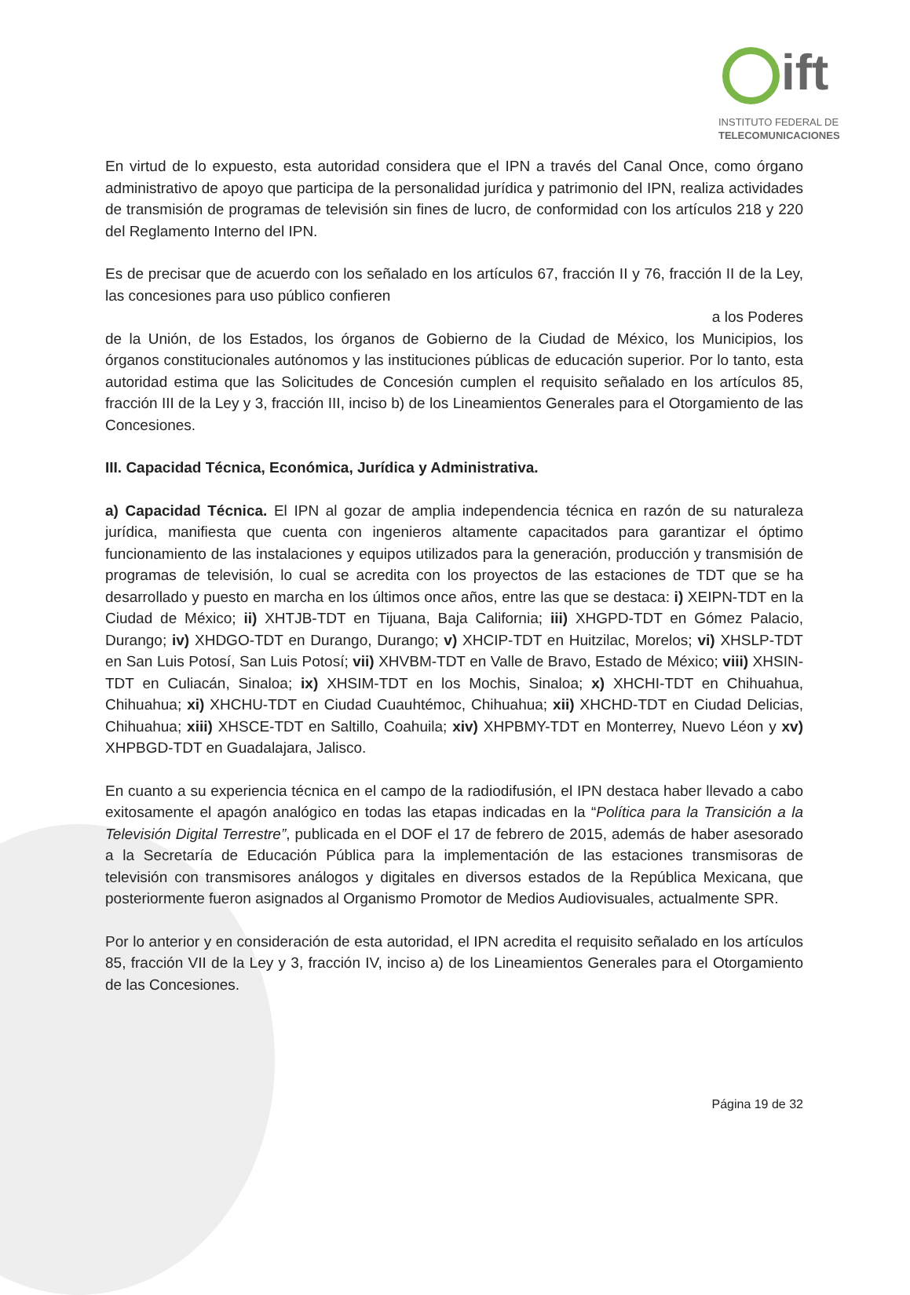ift
INSTITUTO FEDERAL DE
TELECOMUNICACIONES
En virtud de lo expuesto, esta autoridad considera que el IPN a través del Canal Once, como órgano administrativo de apoyo que participa de la personalidad jurídica y patrimonio del IPN, realiza actividades de transmisión de programas de televisión sin fines de lucro, de conformidad con los artículos 218 y 220 del Reglamento Interno del IPN.
Es de precisar que de acuerdo con los señalado en los artículos 67, fracción II y 76, fracción II de la Ley, las concesiones para uso público confieren
a los Poderes
de la Unión, de los Estados, los órganos de Gobierno de la Ciudad de México, los Municipios, los órganos constitucionales autónomos y las instituciones públicas de educación superior. Por lo tanto, esta autoridad estima que las Solicitudes de Concesión cumplen el requisito señalado en los artículos 85, fracción III de la Ley y 3, fracción III, inciso b) de los Lineamientos Generales para el Otorgamiento de las Concesiones.
III. Capacidad Técnica, Económica, Jurídica y Administrativa.
a) Capacidad Técnica. El IPN al gozar de amplia independencia técnica en razón de su naturaleza jurídica, manifiesta que cuenta con ingenieros altamente capacitados para garantizar el óptimo funcionamiento de las instalaciones y equipos utilizados para la generación, producción y transmisión de programas de televisión, lo cual se acredita con los proyectos de las estaciones de TDT que se ha desarrollado y puesto en marcha en los últimos once años, entre las que se destaca: i) XEIPN-TDT en la Ciudad de México; ii) XHTJB-TDT en Tijuana, Baja California; iii) XHGPD-TDT en Gómez Palacio, Durango; iv) XHDGO-TDT en Durango, Durango; v) XHCIP-TDT en Huitzilac, Morelos; vi) XHSLP-TDT en San Luis Potosí, San Luis Potosí; vii) XHVBM-TDT en Valle de Bravo, Estado de México; viii) XHSIN-TDT en Culiacán, Sinaloa; ix) XHSIM-TDT en los Mochis, Sinaloa; x) XHCHI-TDT en Chihuahua, Chihuahua; xi) XHCHU-TDT en Ciudad Cuauhtémoc, Chihuahua; xii) XHCHD-TDT en Ciudad Delicias, Chihuahua; xiii) XHSCE-TDT en Saltillo, Coahuila; xiv) XHPBMY-TDT en Monterrey, Nuevo Léon y xv) XHPBGD-TDT en Guadalajara, Jalisco.
En cuanto a su experiencia técnica en el campo de la radiodifusión, el IPN destaca haber llevado a cabo exitosamente el apagón analógico en todas las etapas indicadas en la “Política para la Transición a la Televisión Digital Terrestre”, publicada en el DOF el 17 de febrero de 2015, además de haber asesorado a la Secretaría de Educación Pública para la implementación de las estaciones transmisoras de televisión con transmisores análogos y digitales en diversos estados de la República Mexicana, que posteriormente fueron asignados al Organismo Promotor de Medios Audiovisuales, actualmente SPR.
Por lo anterior y en consideración de esta autoridad, el IPN acredita el requisito señalado en los artículos 85, fracción VII de la Ley y 3, fracción IV, inciso a) de los Lineamientos Generales para el Otorgamiento de las Concesiones.
Página 19 de 32